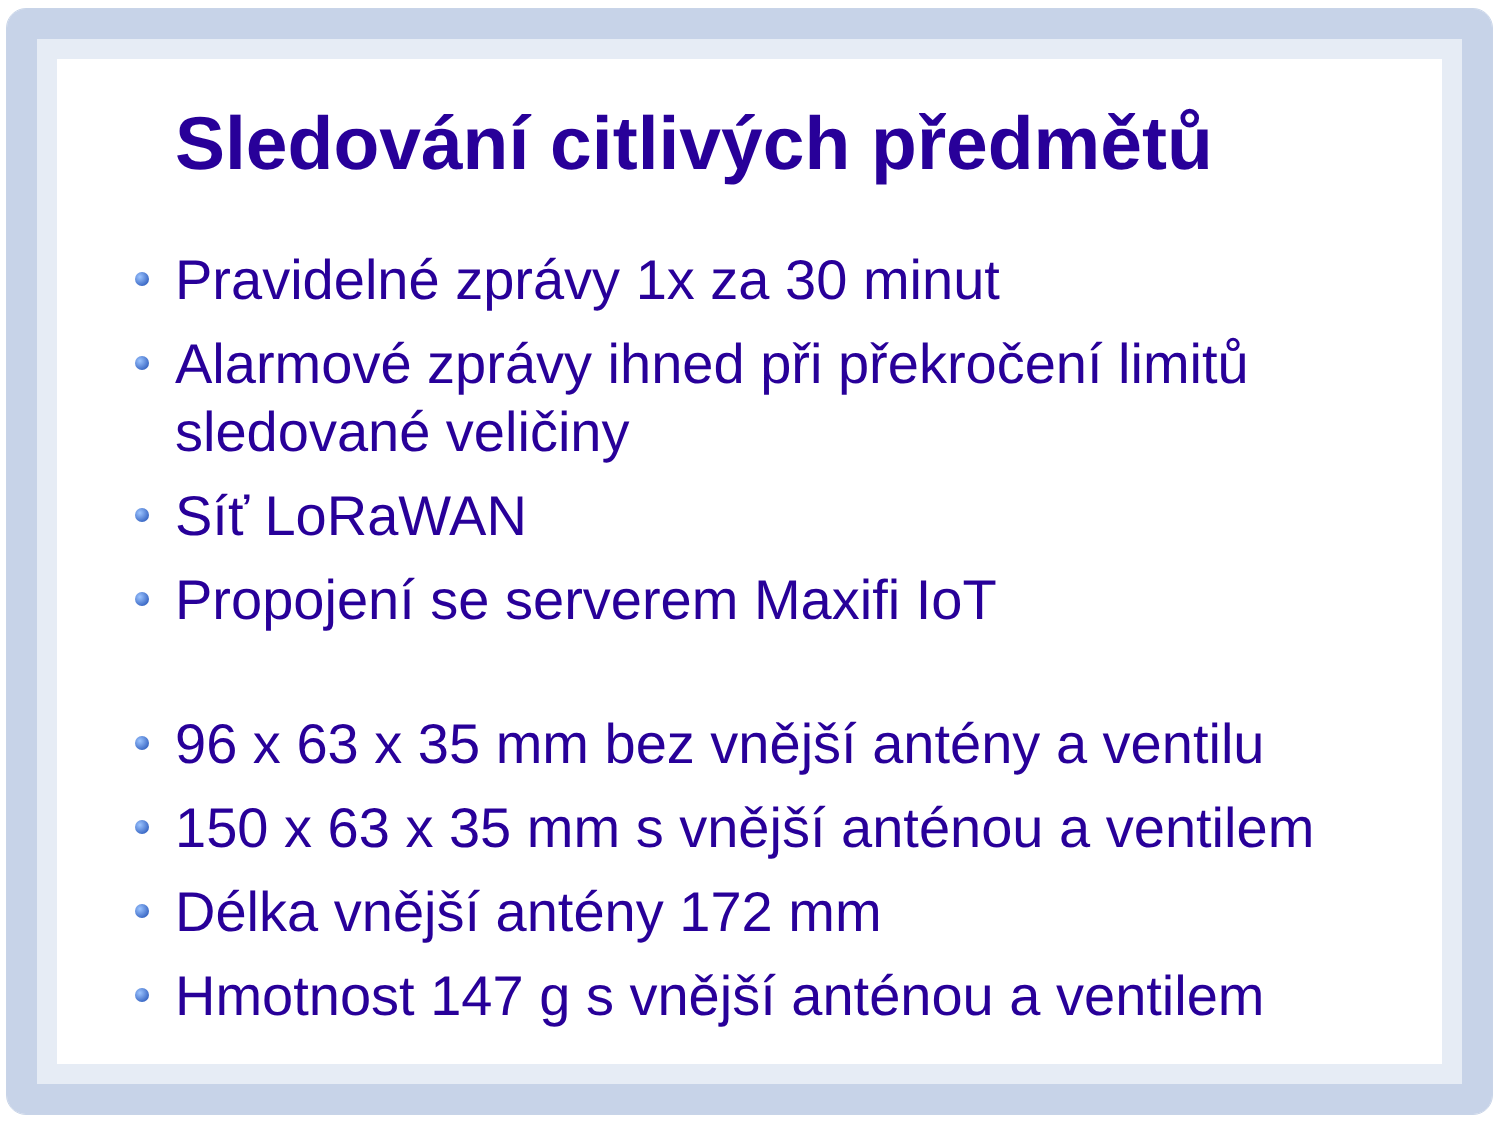Sledování citlivých předmětů
Pravidelné zprávy 1x za 30 minut
Alarmové zprávy ihned při překročení limitů sledované veličiny
Síť LoRaWAN
Propojení se serverem Maxifi IoT
96 x 63 x 35 mm bez vnější antény a ventilu
150 x 63 x 35 mm s vnější anténou a ventilem
Délka vnější antény 172 mm
Hmotnost 147 g s vnější anténou a ventilem